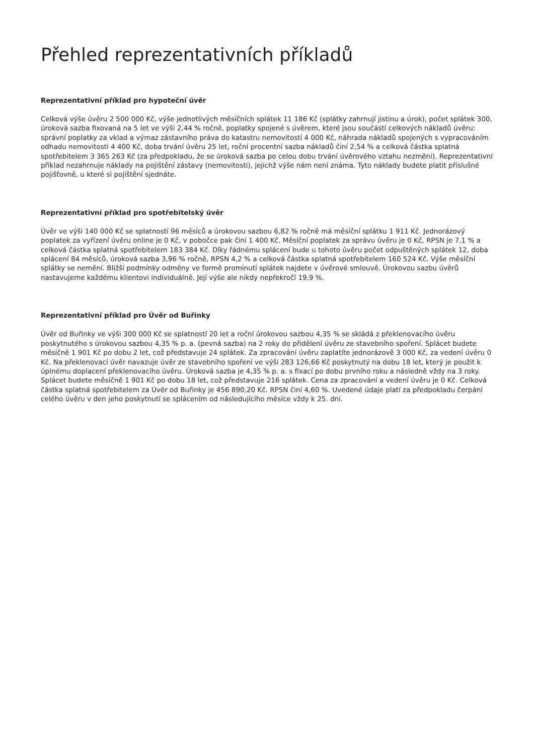Přehled reprezentativních příkladů
Reprezentativní příklad pro hypoteční úvěr
Celková výše úvěru 2 500 000 Kč, výše jednotlivých měsíčních splátek 11 186 Kč (splátky zahrnují jistinu a úrok), počet splátek 300, úroková sazba fixovaná na 5 let ve výši 2,44 % ročně, poplatky spojené s úvěrem, které jsou součástí celkových nákladů úvěru: správní poplatky za vklad a výmaz zástavního práva do katastru nemovitostí 4 000 Kč, náhrada nákladů spojených s vypracováním odhadu nemovitosti 4 400 Kč, doba trvání úvěru 25 let, roční procentní sazba nákladů činí 2,54 % a celková částka splatná spotřebitelem 3 365 263 Kč (za předpokladu, že se úroková sazba po celou dobu trvání úvěrového vztahu nezmění). Reprezentativní příklad nezahrnuje náklady na pojištění zástavy (nemovitosti), jejichž výše nám není známa. Tyto náklady budete platit příslušné pojišťovně, u které si pojištění sjednáte.
Reprezentativní příklad pro spotřebitelský úvěr
Úvěr ve výši 140 000 Kč se splatností 96 měsíců a úrokovou sazbou 6,82 % ročně má měsíční splátku 1 911 Kč. Jednorázový poplatek za vyřízení úvěru online je 0 Kč, v pobočce pak činí 1 400 Kč. Měsíční poplatek za správu úvěru je 0 Kč, RPSN je 7,1 % a celková částka splatná spotřebitelem 183 384 Kč. Díky řádnému splácení bude u tohoto úvěru počet odpuštěných splátek 12, doba splácení 84 měsíců, úroková sazba 3,96 % ročně, RPSN 4,2 % a celková částka splatná spotřebitelem 160 524 Kč. Výše měsíční splátky se nemění. Bližší podmínky odměny ve formě prominutí splátek najdete v úvěrové smlouvě. Úrokovou sazbu úvěrů nastavujeme každému klientovi individuálně. Její výše ale nikdy nepřekročí 19,9 %.
Reprezentativní příklad pro Úvěr od Buřinky
Úvěr od Buřinky ve výši 300 000 Kč se splatností 20 let a roční úrokovou sazbou 4,35 % se skládá z překlenovacího úvěru poskytnutého s úrokovou sazbou 4,35 % p. a. (pevná sazba) na 2 roky do přidělení úvěru ze stavebního spoření. Splácet budete měsíčně 1 901 Kč po dobu 2 let, což představuje 24 splátek. Za zpracování úvěru zaplatíte jednorázově 3 000 Kč, za vedení úvěru 0 Kč. Na překlenovací úvěr navazuje úvěr ze stavebního spoření ve výši 283 126,66 Kč poskytnutý na dobu 18 let, který je použit k úplnému doplacení překlenovacího úvěru. Úroková sazba je 4,35 % p. a. s fixací po dobu prvního roku a následně vždy na 3 roky. Splácet budete měsíčně 1 901 Kč po dobu 18 let, což představuje 216 splátek. Cena za zpracování a vedení úvěru je 0 Kč. Celková částka splatná spotřebitelem za Úvěr od Buřinky je 456 890,20 Kč. RPSN činí 4,60 %. Uvedené údaje platí za předpokladu čerpání celého úvěru v den jeho poskytnutí se splácením od následujícího měsíce vždy k 25. dni.